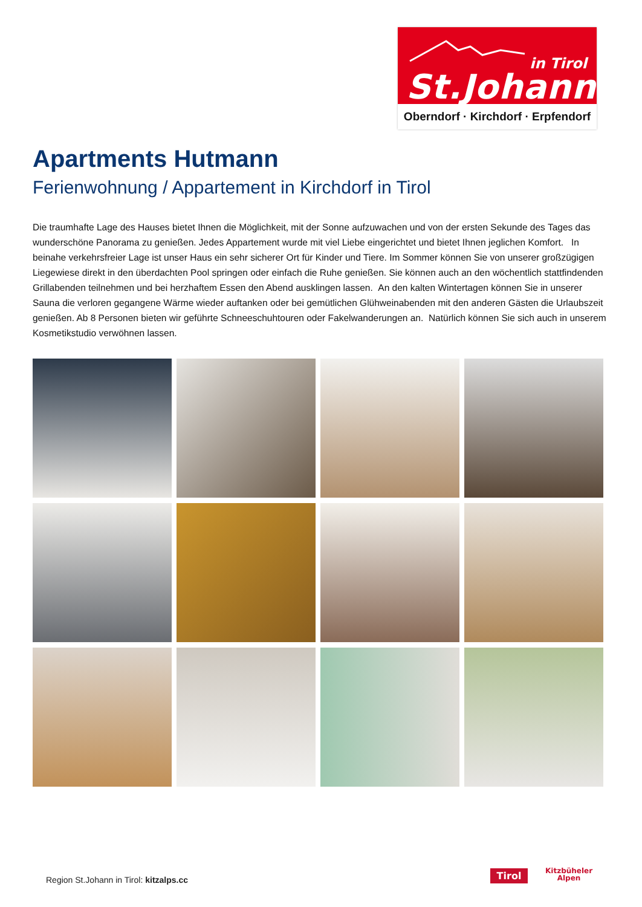in Tirol
St.Johann
Oberndorf · Kirchdorf · Erpfendorf
Apartments Hutmann
Ferienwohnung / Appartement in Kirchdorf in Tirol
Die traumhafte Lage des Hauses bietet Ihnen die Möglichkeit, mit der Sonne aufzuwachen und von der ersten Sekunde des Tages das wunderschöne Panorama zu genießen. Jedes Appartement wurde mit viel Liebe eingerichtet und bietet Ihnen jeglichen Komfort. In beinahe verkehrsfreier Lage ist unser Haus ein sehr sicherer Ort für Kinder und Tiere. Im Sommer können Sie von unserer großzügigen Liegewiese direkt in den überdachten Pool springen oder einfach die Ruhe genießen. Sie können auch an den wöchentlich stattfindenden Grillabenden teilnehmen und bei herzhaftem Essen den Abend ausklingen lassen. An den kalten Wintertagen können Sie in unserer Sauna die verloren gegangene Wärme wieder auftanken oder bei gemütlichen Glühweinabenden mit den anderen Gästen die Urlaubszeit genießen. Ab 8 Personen bieten wir geführte Schneeschuhtouren oder Fakelwanderungen an. Natürlich können Sie sich auch in unserem Kosmetikstudio verwöhnen lassen.
Region St.Johann in Tirol: kitzalps.cc
Tirol
Kitzbüheler
Alpen